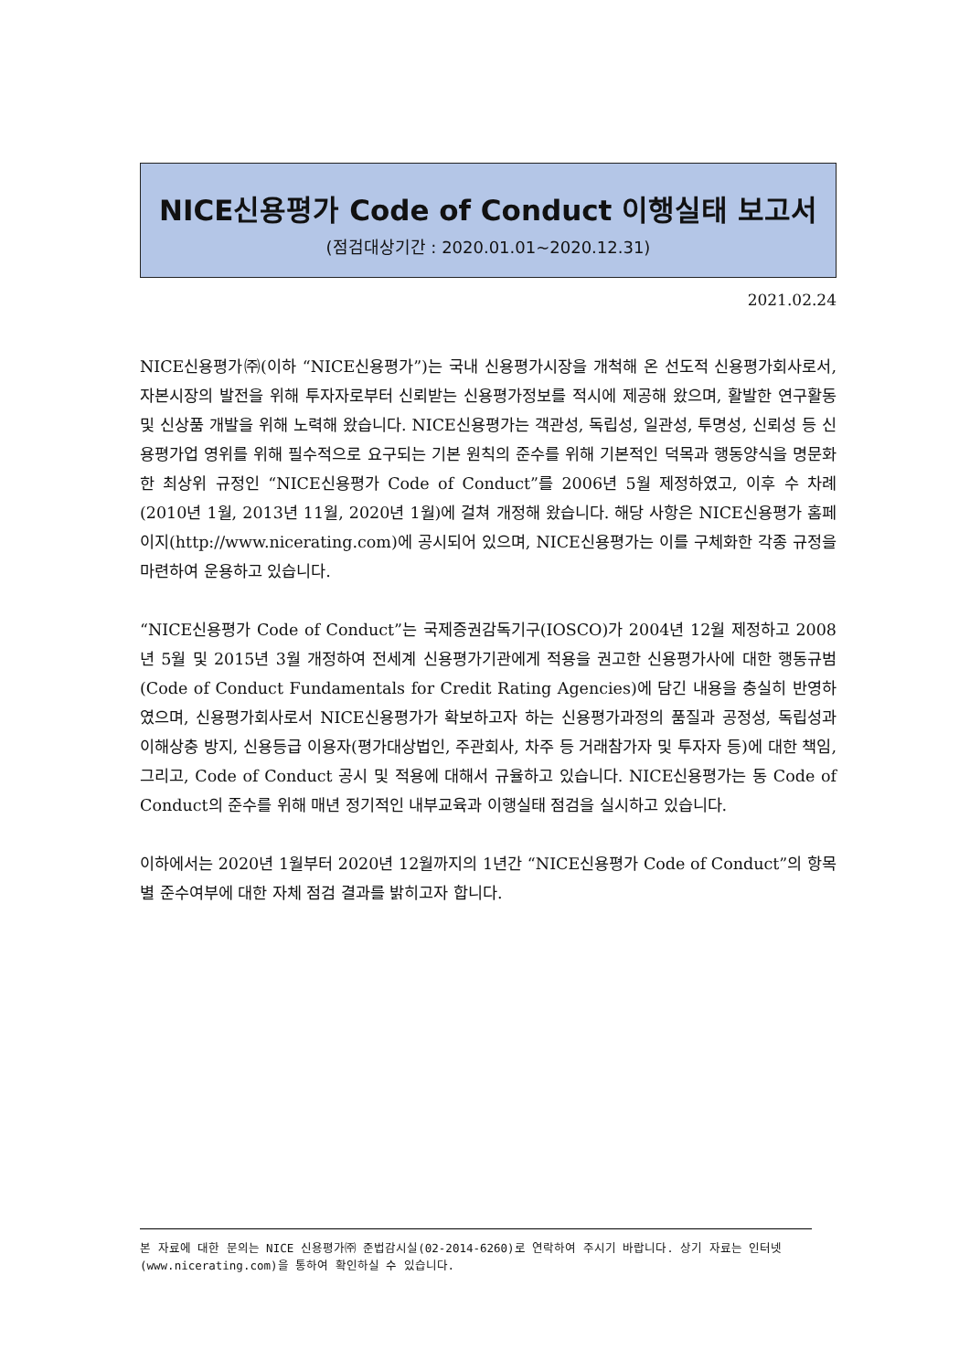NICE신용평가 Code of Conduct 이행실태 보고서
(점검대상기간 : 2020.01.01~2020.12.31)
2021.02.24
NICE신용평가㈜(이하 “NICE신용평가”)는 국내 신용평가시장을 개척해 온 선도적 신용평가회사로서, 자본시장의 발전을 위해 투자자로부터 신뢰받는 신용평가정보를 적시에 제공해 왔으며, 활발한 연구활동 및 신상품 개발을 위해 노력해 왔습니다. NICE신용평가는 객관성, 독립성, 일관성, 투명성, 신뢰성 등 신용평가업 영위를 위해 필수적으로 요구되는 기본 원칙의 준수를 위해 기본적인 덕목과 행동양식을 명문화한 최상위 규정인 “NICE신용평가 Code of Conduct”를 2006년 5월 제정하였고, 이후 수 차례(2010년 1월, 2013년 11월, 2020년 1월)에 걸쳐 개정해 왔습니다. 해당 사항은 NICE신용평가 홈페이지(http://www.nicerating.com)에 공시되어 있으며, NICE신용평가는 이를 구체화한 각종 규정을 마련하여 운용하고 있습니다.
“NICE신용평가 Code of Conduct”는 국제증권감독기구(IOSCO)가 2004년 12월 제정하고 2008년 5월 및 2015년 3월 개정하여 전세계 신용평가기관에게 적용을 권고한 신용평가사에 대한 행동규범(Code of Conduct Fundamentals for Credit Rating Agencies)에 담긴 내용을 충실히 반영하였으며, 신용평가회사로서 NICE신용평가가 확보하고자 하는 신용평가과정의 품질과 공정성, 독립성과 이해상충 방지, 신용등급 이용자(평가대상법인, 주관회사, 차주 등 거래참가자 및 투자자 등)에 대한 책임, 그리고, Code of Conduct 공시 및 적용에 대해서 규율하고 있습니다. NICE신용평가는 동 Code of Conduct의 준수를 위해 매년 정기적인 내부교육과 이행실태 점검을 실시하고 있습니다.
이하에서는 2020년 1월부터 2020년 12월까지의 1년간 “NICE신용평가 Code of Conduct”의 항목별 준수여부에 대한 자체 점검 결과를 밝히고자 합니다.
본 자료에 대한 문의는 NICE 신용평가㈜ 준법감시실(02-2014-6260)로 연락하여 주시기 바랍니다. 상기 자료는 인터넷(www.nicerating.com)을 통하여 확인하실 수 있습니다.